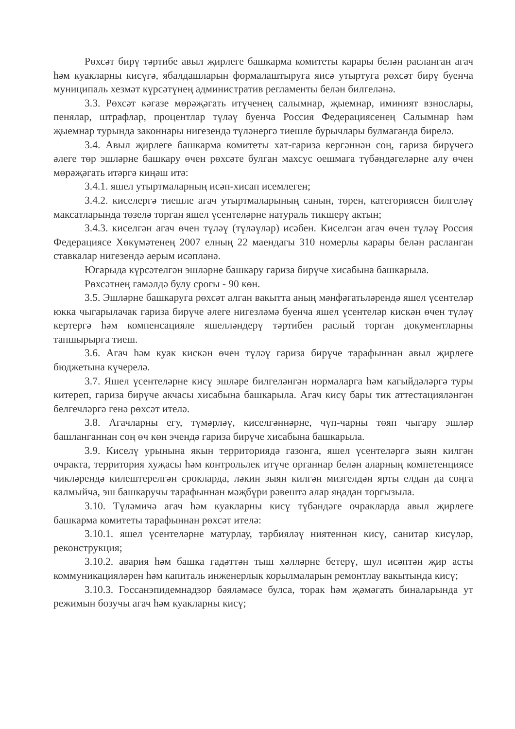Рөхсәт бирү тәртибе авыл җирлеге башкарма комитеты карары белән расланган агач һәм куакларны кисүгә, ябалдашларын формалаштыруга яисә утыртуга рөхсәт бирү буенча муниципаль хезмәт күрсәтүнең административ регламенты белән билгеләнә.
3.3. Рөхсәт кәгазе мөрәҗәгать итүченең салымнар, җыемнар, иминият взнослары, пенялар, штрафлар, процентлар түләү буенча Россия Федерациясенең Салымнар һәм җыемнар турында законнары нигезендә түләнергә тиешле бурычлары булмаганда бирелә.
3.4. Авыл җирлеге башкарма комитеты хат-гариза кергәннән соң, гариза бирүчегә әлеге төр эшләрне башкару өчен рөхсәте булган махсус оешмага түбәндәгеләрне алу өчен мөрәҗәгать итәргә киңәш итә:
3.4.1. яшел утыртмаларның исәп-хисап исемлеген;
3.4.2. киселергә тиешле агач утыртмаларының санын, төрен, категориясен билгеләү максатларында төзелә торган яшел үсентеләрне натураль тикшерү актын;
3.4.3. киселгән агач өчен түләү (түләүләр) исәбен. Киселгән агач өчен түләү Россия Федерациясе Хөкүмәтенең 2007 елның 22 маендагы 310 номерлы карары белән расланган ставкалар нигезендә аерым исәпләнә.
Югарыда күрсәтелгән эшләрне башкару гариза бирүче хисабына башкарыла.
Рөхсәтнең гамәлдә булу срогы - 90 көн.
3.5. Эшләрне башкаруга рөхсәт алган вакытта аның мәнфәгатьләрендә яшел үсентеләр юкка чыгарылачак гариза бирүче әлеге нигезләмә буенча яшел үсентеләр кискән өчен түләү кертергә һәм компенсацияле яшелләндерү тәртибен раслый торган документларны тапшырырга тиеш.
3.6. Агач һәм куак кискән өчен түләү гариза бирүче тарафыннан авыл җирлеге бюджетына күчерелә.
3.7. Яшел үсентеләрне кисү эшләре билгеләнгән нормаларга һәм кагыйдәләргә туры китереп, гариза бирүче акчасы хисабына башкарыла. Агач кисү бары тик аттестацияләнгән белгечләргә генә рөхсәт ителә.
3.8. Агачларны егу, түмәрләү, киселгәннәрне, чүп-чарны төяп чыгару эшләр башланганнан соң өч көн эчендә гариза бирүче хисабына башкарыла.
3.9. Киселү урынына якын территориядә газонга, яшел үсентеләргә зыян килгән очракта, территория хуҗасы һәм контрольлек итүче органнар белән аларның компетенциясе чикләрендә килештерелгән срокларда, ләкин зыян килгән мизгелдән ярты елдан да соңга калмыйча, эш башкаручы тарафыннан мәҗбүри рәвештә алар яңадан торгызыла.
3.10. Түләмичә агач һәм куакларны кисү түбәндәге очракларда авыл җирлеге башкарма комитеты тарафыннан рөхсәт ителә:
3.10.1. яшел үсентеләрне матурлау, тәрбияләү ниятеннән кисү, санитар кисүләр, реконструкция;
3.10.2. авария һәм башка гадәттән тыш хәлләрне бетерү, шул исәптән җир асты коммуникацияләрен һәм капиталь инженерлык корылмаларын ремонтлау вакытында кисү;
3.10.3. Госсанэпидемнадзор бәяләмәсе булса, торак һәм җәмәгать биналарында ут режимын бозучы агач һәм куакларны кисү;